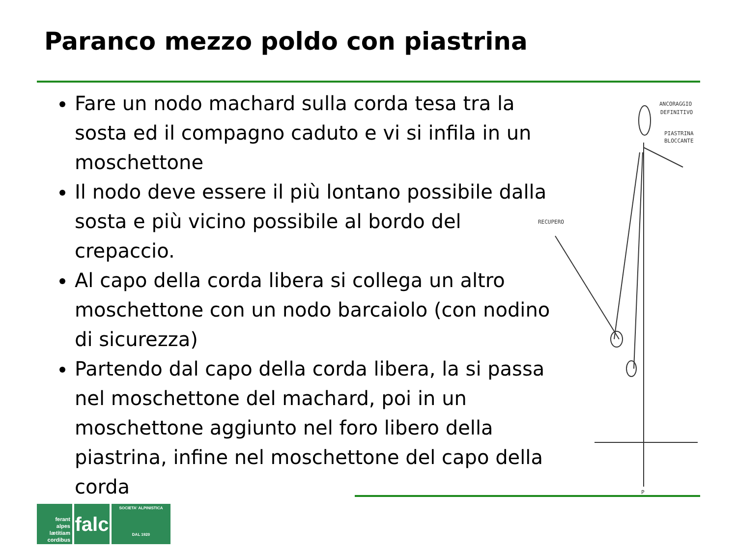Paranco mezzo poldo con piastrina
Fare un nodo machard sulla corda tesa tra la sosta ed il compagno caduto e vi si infila in un moschettone
Il nodo deve essere il più lontano possibile dalla sosta e più vicino possibile al bordo del crepaccio.
Al capo della corda libera si collega un altro moschettone con un nodo barcaiolo (con nodino di sicurezza)
Partendo dal capo della corda libera, la si passa nel moschettone del machard, poi in un moschettone aggiunto nel foro libero della piastrina, infine nel moschettone del capo della corda
ANCORAGGIO
DEFINITIVO
PIASTRINA
BLOCCANTE
RECUPERO
P
ferant
alpes
lætitiam
cordibus
falc
SOCIETA' ALPINISTICA
DAL 1920